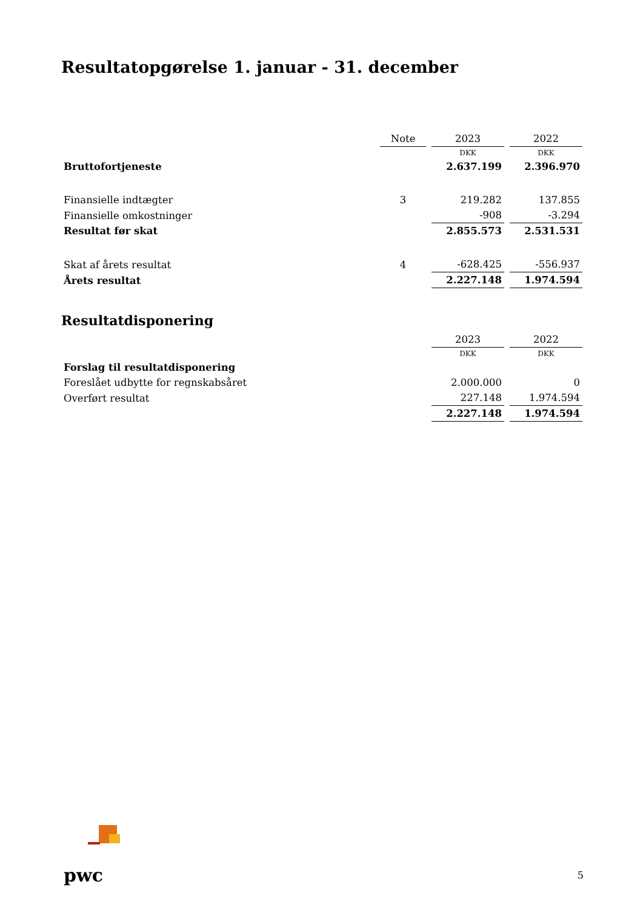Resultatopgørelse 1. januar - 31. december
| | Note | 2023 | 2022 |
| --- | --- | --- | --- |
| | | DKK | DKK |
| Bruttofortjeneste | | 2.637.199 | 2.396.970 |
| Finansielle indtægter | 3 | 219.282 | 137.855 |
| Finansielle omkostninger | | -908 | -3.294 |
| Resultat før skat | | 2.855.573 | 2.531.531 |
| Skat af årets resultat | 4 | -628.425 | -556.937 |
| Årets resultat | | 2.227.148 | 1.974.594 |
Resultatdisponering
| | | 2023 | 2022 |
| | | DKK | DKK |
| Forslag til resultatdisponering | | | |
| Foreslået udbytte for regnskabsåret | | 2.000.000 | 0 |
| Overført resultat | | 227.148 | 1.974.594 |
| | | 2.227.148 | 1.974.594 |
pwc 5